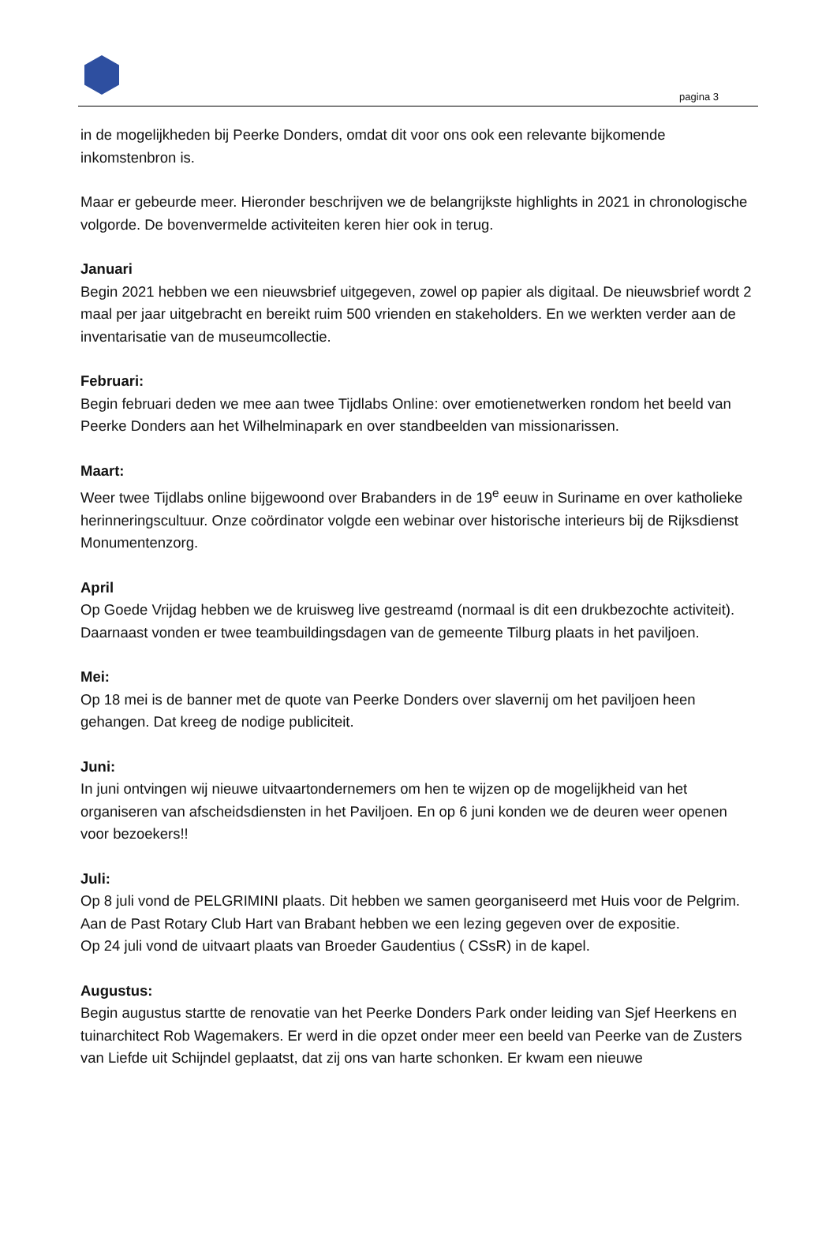pagina 3
in de mogelijkheden bij Peerke Donders, omdat dit voor ons ook een relevante bijkomende inkomstenbron is.
Maar er gebeurde meer. Hieronder beschrijven we de belangrijkste highlights in 2021 in chronologische volgorde. De bovenvermelde activiteiten keren hier ook in terug.
Januari
Begin 2021 hebben we een nieuwsbrief uitgegeven, zowel op papier als digitaal. De nieuwsbrief wordt 2 maal per jaar uitgebracht en bereikt ruim 500 vrienden en stakeholders. En we werkten verder aan de inventarisatie van de museumcollectie.
Februari:
Begin februari deden we mee aan twee Tijdlabs Online: over emotienetwerken rondom het beeld van Peerke Donders aan het Wilhelminapark en over standbeelden van missionarissen.
Maart:
Weer twee Tijdlabs online bijgewoond over Brabanders in de 19<sup>e</sup> eeuw in Suriname en over katholieke herinneringscultuur. Onze coördinator volgde een webinar over historische interieurs bij de Rijksdienst Monumentenzorg.
April
Op Goede Vrijdag hebben we de kruisweg live gestreamd (normaal is dit een drukbezochte activiteit). Daarnaast vonden er twee teambuildingsdagen van de gemeente Tilburg plaats in het paviljoen.
Mei:
Op 18 mei is de banner met de quote van Peerke Donders over slavernij om het paviljoen heen gehangen. Dat kreeg de nodige publiciteit.
Juni:
In juni ontvingen wij nieuwe uitvaartondernemers om hen te wijzen op de mogelijkheid van het organiseren van afscheidsdiensten in het Paviljoen. En op 6 juni konden we de deuren weer openen voor bezoekers!!
Juli:
Op 8 juli vond de PELGRIMINI plaats. Dit hebben we samen georganiseerd met Huis voor de Pelgrim. Aan de Past Rotary Club Hart van Brabant hebben we een lezing gegeven over de expositie.
Op 24 juli vond de uitvaart plaats van Broeder Gaudentius ( CSsR) in de kapel.
Augustus:
Begin augustus startte de renovatie van het Peerke Donders Park onder leiding van Sjef Heerkens en tuinarchitect Rob Wagemakers. Er werd in die opzet onder meer een beeld van Peerke van de Zusters van Liefde uit Schijndel geplaatst, dat zij ons van harte schonken. Er kwam een nieuwe